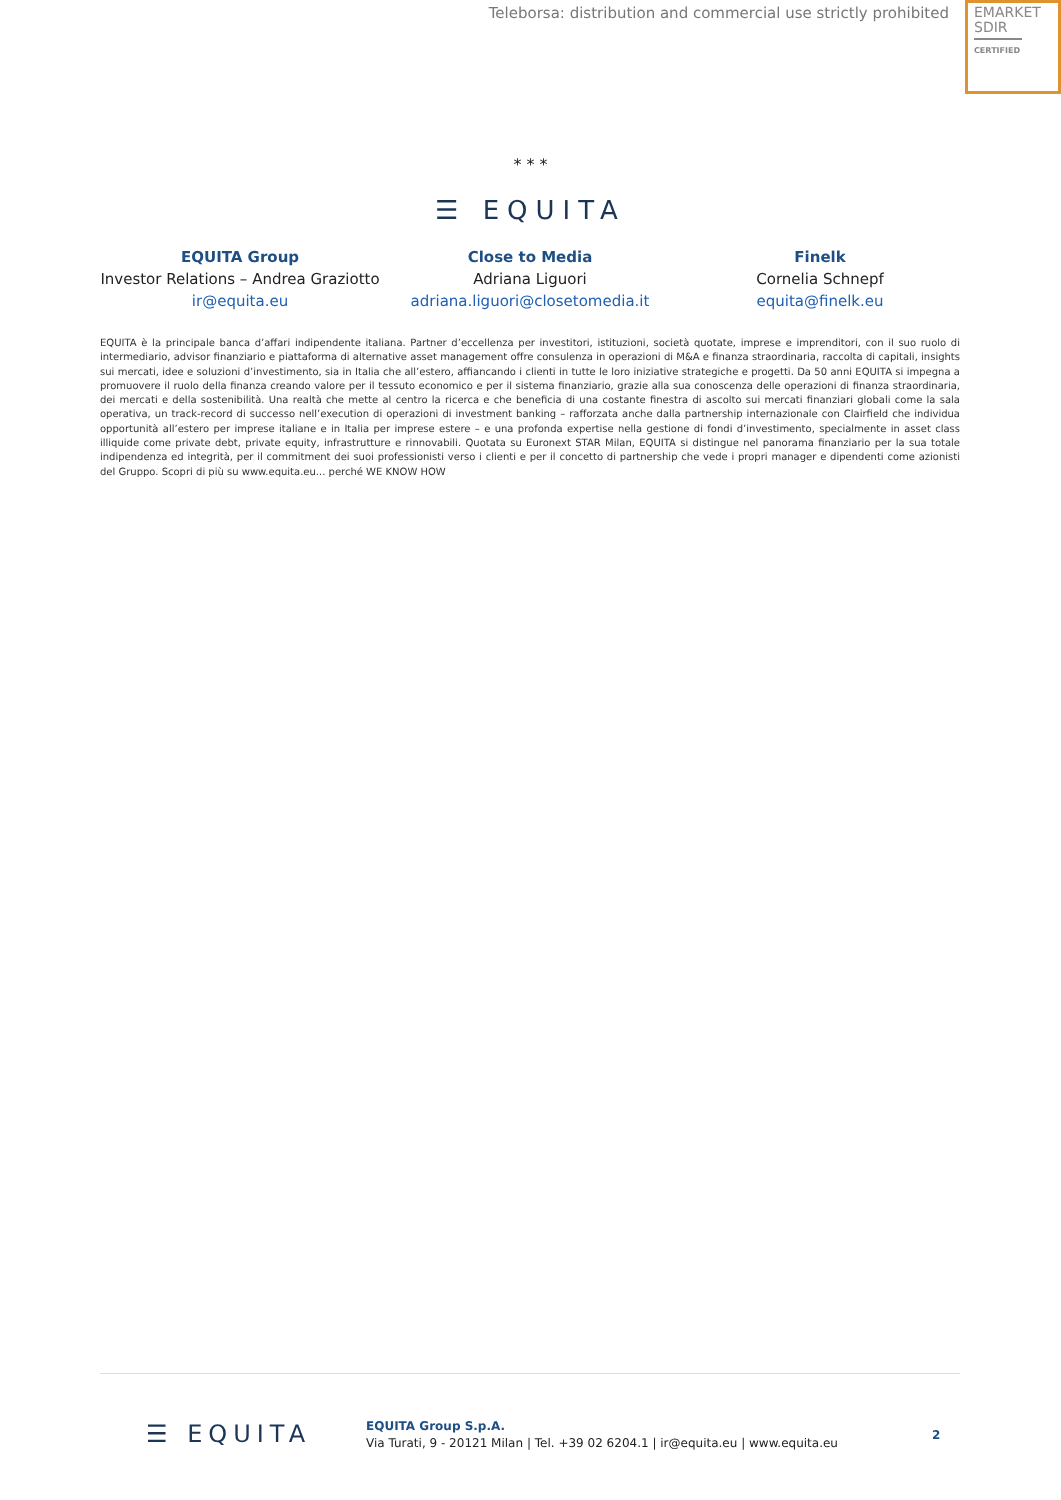Teleborsa: distribution and commercial use strictly prohibited
EMARKET
SDIR
CERTIFIED
* * *
☰ EQUITA
EQUITA Group
Investor Relations – Andrea Graziotto
ir@equita.eu
Close to Media
Adriana Liguori
adriana.liguori@closetomedia.it
Finelk
Cornelia Schnepf
equita@finelk.eu
EQUITA è la principale banca d’affari indipendente italiana. Partner d’eccellenza per investitori, istituzioni, società quotate, imprese e imprenditori, con il suo ruolo di intermediario, advisor finanziario e piattaforma di alternative asset management offre consulenza in operazioni di M&A e finanza straordinaria, raccolta di capitali, insights sui mercati, idee e soluzioni d’investimento, sia in Italia che all’estero, affiancando i clienti in tutte le loro iniziative strategiche e progetti. Da 50 anni EQUITA si impegna a promuovere il ruolo della finanza creando valore per il tessuto economico e per il sistema finanziario, grazie alla sua conoscenza delle operazioni di finanza straordinaria, dei mercati e della sostenibilità. Una realtà che mette al centro la ricerca e che beneficia di una costante finestra di ascolto sui mercati finanziari globali come la sala operativa, un track-record di successo nell’execution di operazioni di investment banking – rafforzata anche dalla partnership internazionale con Clairfield che individua opportunità all’estero per imprese italiane e in Italia per imprese estere – e una profonda expertise nella gestione di fondi d’investimento, specialmente in asset class illiquide come private debt, private equity, infrastrutture e rinnovabili. Quotata su Euronext STAR Milan, EQUITA si distingue nel panorama finanziario per la sua totale indipendenza ed integrità, per il commitment dei suoi professionisti verso i clienti e per il concetto di partnership che vede i propri manager e dipendenti come azionisti del Gruppo. Scopri di più su www.equita.eu... perché WE KNOW HOW
☰ EQUITA
EQUITA Group S.p.A.
Via Turati, 9 - 20121 Milan | Tel. +39 02 6204.1 | ir@equita.eu | www.equita.eu
2